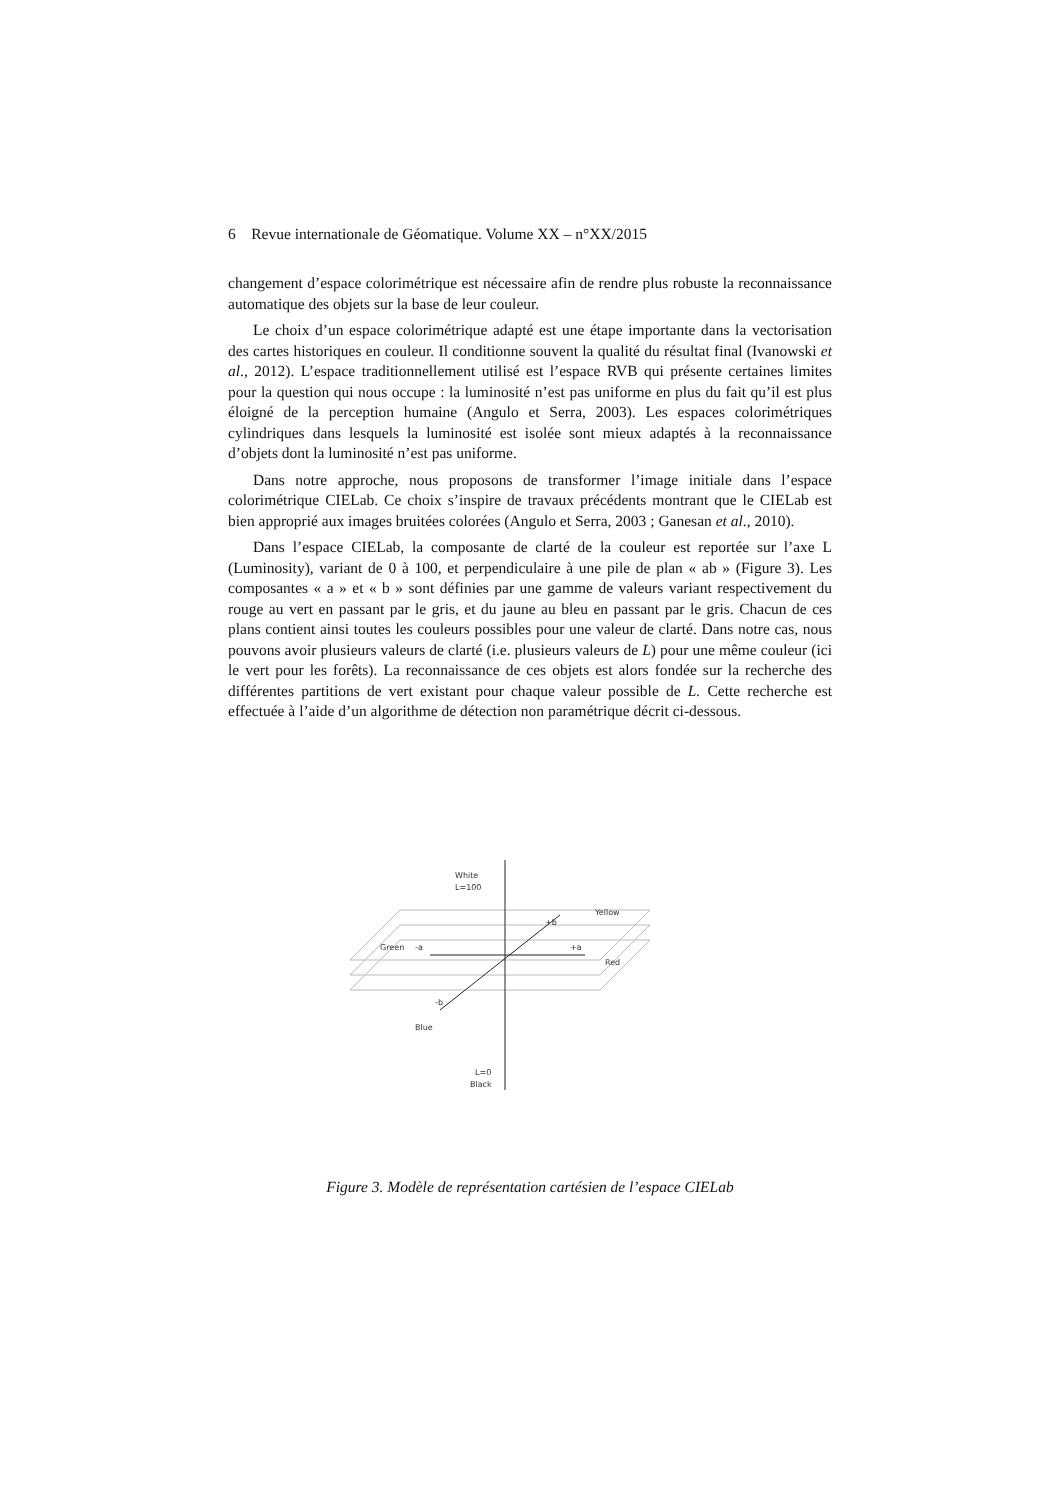6 Revue internationale de Géomatique. Volume XX – n°XX/2015
changement d’espace colorimétrique est nécessaire afin de rendre plus robuste la reconnaissance automatique des objets sur la base de leur couleur.
Le choix d’un espace colorimétrique adapté est une étape importante dans la vectorisation des cartes historiques en couleur. Il conditionne souvent la qualité du résultat final (Ivanowski et al., 2012). L’espace traditionnellement utilisé est l’espace RVB qui présente certaines limites pour la question qui nous occupe : la luminosité n’est pas uniforme en plus du fait qu’il est plus éloigné de la perception humaine (Angulo et Serra, 2003). Les espaces colorimétriques cylindriques dans lesquels la luminosité est isolée sont mieux adaptés à la reconnaissance d’objets dont la luminosité n’est pas uniforme.
Dans notre approche, nous proposons de transformer l’image initiale dans l’espace colorimétrique CIELab. Ce choix s’inspire de travaux précédents montrant que le CIELab est bien approprié aux images bruitées colorées (Angulo et Serra, 2003 ; Ganesan et al., 2010).
Dans l’espace CIELab, la composante de clarté de la couleur est reportée sur l’axe L (Luminosity), variant de 0 à 100, et perpendiculaire à une pile de plan « ab » (Figure 3). Les composantes « a » et « b » sont définies par une gamme de valeurs variant respectivement du rouge au vert en passant par le gris, et du jaune au bleu en passant par le gris. Chacun de ces plans contient ainsi toutes les couleurs possibles pour une valeur de clarté. Dans notre cas, nous pouvons avoir plusieurs valeurs de clarté (i.e. plusieurs valeurs de L) pour une même couleur (ici le vert pour les forêts). La reconnaissance de ces objets est alors fondée sur la recherche des différentes partitions de vert existant pour chaque valeur possible de L. Cette recherche est effectuée à l’aide d’un algorithme de détection non paramétrique décrit ci-dessous.
White
L=100
Yellow
+b
Green
-a
+a
Red
-b
Blue
L=0
Black
Figure 3. Modèle de représentation cartésien de l’espace CIELab